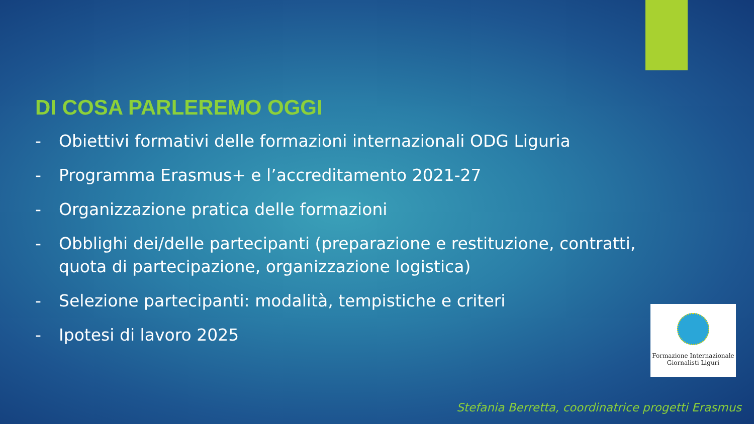DI COSA PARLEREMO OGGI
- Obiettivi formativi delle formazioni internazionali ODG Liguria
- Programma Erasmus+ e l’accreditamento 2021-27
- Organizzazione pratica delle formazioni
- Obblighi dei/delle partecipanti (preparazione e restituzione, contratti, quota di partecipazione, organizzazione logistica)
- Selezione partecipanti: modalità, tempistiche e criteri
- Ipotesi di lavoro 2025
Formazione Internazionale
Giornalisti Liguri
Stefania Berretta, coordinatrice progetti Erasmus